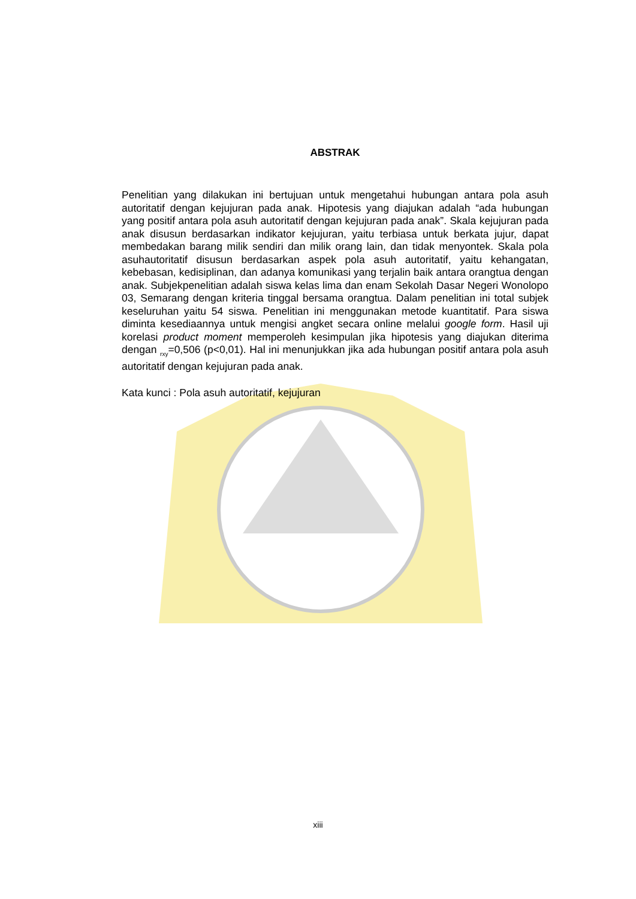ABSTRAK
Penelitian yang dilakukan ini bertujuan untuk mengetahui hubungan antara pola asuh autoritatif dengan kejujuran pada anak. Hipotesis yang diajukan adalah “ada hubungan yang positif antara pola asuh autoritatif dengan kejujuran pada anak”. Skala kejujuran pada anak disusun berdasarkan indikator kejujuran, yaitu terbiasa untuk berkata jujur, dapat membedakan barang milik sendiri dan milik orang lain, dan tidak menyontek. Skala pola asuhautoritatif disusun berdasarkan aspek pola asuh autoritatif, yaitu kehangatan, kebebasan, kedisiplinan, dan adanya komunikasi yang terjalin baik antara orangtua dengan anak. Subjekpenelitian adalah siswa kelas lima dan enam Sekolah Dasar Negeri Wonolopo 03, Semarang dengan kriteria tinggal bersama orangtua. Dalam penelitian ini total subjek keseluruhan yaitu 54 siswa. Penelitian ini menggunakan metode kuantitatif. Para siswa diminta kesediaannya untuk mengisi angket secara online melalui google form. Hasil uji korelasi product moment memperoleh kesimpulan jika hipotesis yang diajukan diterima dengan <sub>rxy</sub>=0,506 (p<0,01). Hal ini menunjukkan jika ada hubungan positif antara pola asuh autoritatif dengan kejujuran pada anak.
Kata kunci : Pola asuh autoritatif, kejujuran
xiii